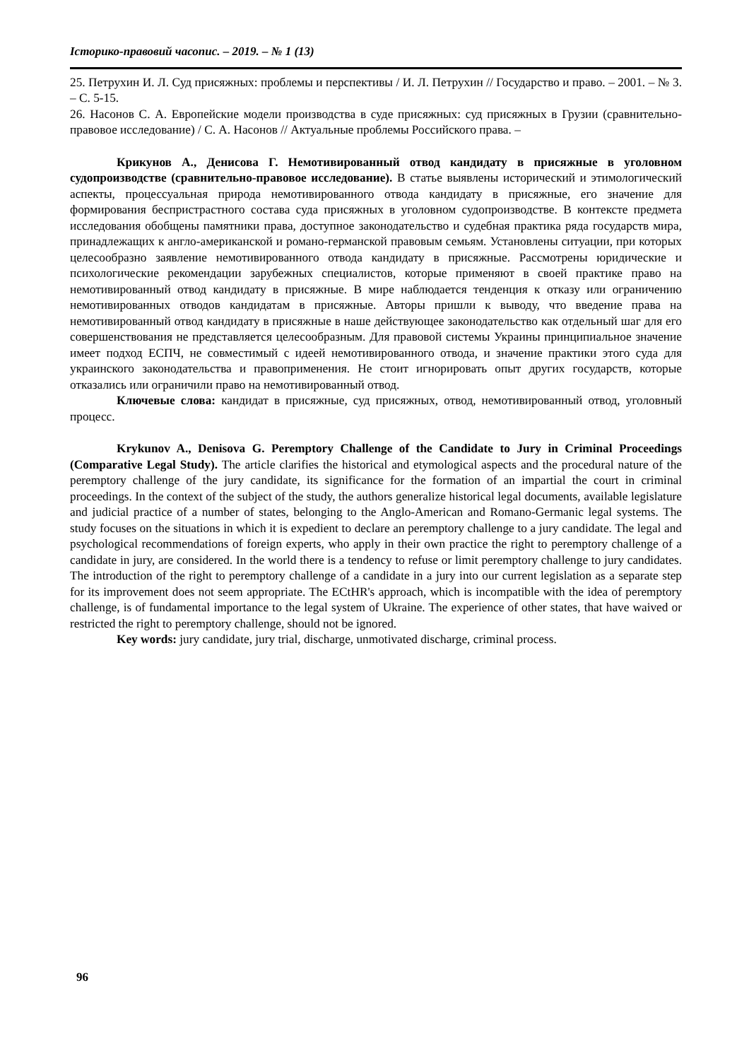Історико-правовий часопис. – 2019. – № 1 (13)
25. Петрухин И. Л. Суд присяжных: проблемы и перспективы / И. Л. Петрухин // Государство и право. – 2001. – № 3. – С. 5-15.
26. Насонов С. А. Европейские модели производства в суде присяжных: суд присяжных в Грузии (сравнительно-правовое исследование) / С. А. Насонов // Актуальные проблемы Российского права. –
Крикунов А., Денисова Г. Немотивированный отвод кандидату в присяжные в уголовном судопроизводстве (сравнительно-правовое исследование). В статье выявлены исторический и этимологический аспекты, процессуальная природа немотивированного отвода кандидату в присяжные, его значение для формирования беспристрастного состава суда присяжных в уголовном судопроизводстве. В контексте предмета исследования обобщены памятники права, доступное законодательство и судебная практика ряда государств мира, принадлежащих к англо-американской и романо-германской правовым семьям. Установлены ситуации, при которых целесообразно заявление немотивированного отвода кандидату в присяжные. Рассмотрены юридические и психологические рекомендации зарубежных специалистов, которые применяют в своей практике право на немотивированный отвод кандидату в присяжные. В мире наблюдается тенденция к отказу или ограничению немотивированных отводов кандидатам в присяжные. Авторы пришли к выводу, что введение права на немотивированный отвод кандидату в присяжные в наше действующее законодательство как отдельный шаг для его совершенствования не представляется целесообразным. Для правовой системы Украины принципиальное значение имеет подход ЕСПЧ, не совместимый с идеей немотивированного отвода, и значение практики этого суда для украинского законодательства и правоприменения. Не стоит игнорировать опыт других государств, которые отказались или ограничили право на немотивированный отвод.
Ключевые слова: кандидат в присяжные, суд присяжных, отвод, немотивированный отвод, уголовный процесс.
Krykunov A., Denisova G. Peremptory Challenge of the Candidate to Jury in Criminal Proceedings (Comparative Legal Study). The article clarifies the historical and etymological aspects and the procedural nature of the peremptory challenge of the jury candidate, its significance for the formation of an impartial the court in criminal proceedings. In the context of the subject of the study, the authors generalize historical legal documents, available legislature and judicial practice of a number of states, belonging to the Anglo-American and Romano-Germanic legal systems. The study focuses on the situations in which it is expedient to declare an peremptory challenge to a jury candidate. The legal and psychological recommendations of foreign experts, who apply in their own practice the right to peremptory challenge of a candidate in jury, are considered. In the world there is a tendency to refuse or limit peremptory challenge to jury candidates. The introduction of the right to peremptory challenge of a candidate in a jury into our current legislation as a separate step for its improvement does not seem appropriate. The ECtHR's approach, which is incompatible with the idea of peremptory challenge, is of fundamental importance to the legal system of Ukraine. The experience of other states, that have waived or restricted the right to peremptory challenge, should not be ignored.
Key words: jury candidate, jury trial, discharge, unmotivated discharge, criminal process.
96